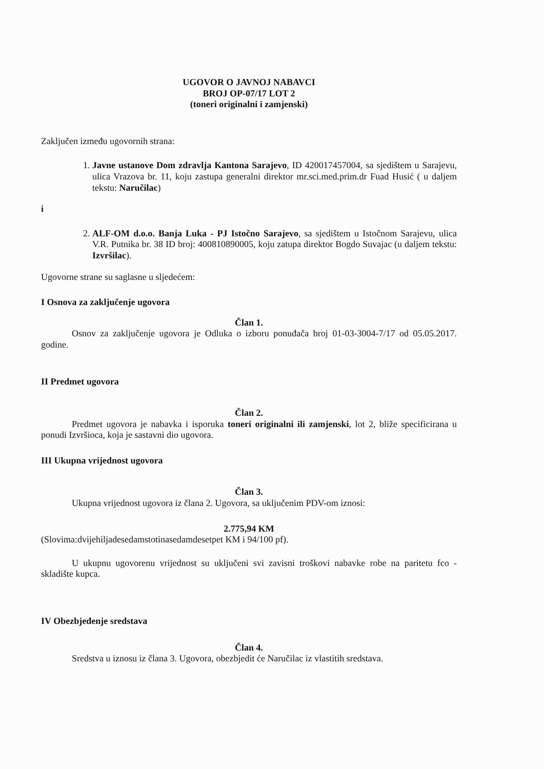UGOVOR O JAVNOJ NABAVCI
BROJ OP-07/17 LOT 2
(toneri originalni i zamjenski)
Zaključen između ugovornih strana:
1. Javne ustanove Dom zdravlja Kantona Sarajevo, ID 420017457004, sa sjedištem u Sarajevu, ulica Vrazova br. 11, koju zastupa generalni direktor mr.sci.med.prim.dr Fuad Husić ( u daljem tekstu: Naručilac)
i
2. ALF-OM d.o.o. Banja Luka - PJ Istočno Sarajevo, sa sjedištem u Istočnom Sarajevu, ulica V.R. Putnika br. 38 ID broj: 400810890005, koju zatupa direktor Bogdo Suvajac (u daljem tekstu: Izvršilac).
Ugovorne strane su saglasne u sljedećem:
I Osnova za zaključenje ugovora
Član 1.
Osnov za zaključenje ugovora je Odluka o izboru ponuđača broj 01-03-3004-7/17 od 05.05.2017. godine.
II Predmet ugovora
Član 2.
Predmet ugovora je nabavka i isporuka toneri originalni ili zamjenski, lot 2, bliže specificirana u ponudi Izvršioca, koja je sastavni dio ugovora.
III Ukupna vrijednost ugovora
Član 3.
Ukupna vrijednost ugovora iz člana 2. Ugovora, sa uključenim PDV-om iznosi:
2.775,94 KM
(Slovima:dvijehiljadesedamstotinasedamdesetpet KM i 94/100 pf).
U ukupnu ugovorenu vrijednost su uključeni svi zavisni troškovi nabavke robe na paritetu fco - skladište kupca.
IV Obezbjeđenje sredstava
Član 4.
Sredstva u iznosu iz člana 3. Ugovora, obezbjedit će Naručilac iz vlastitih sredstava.